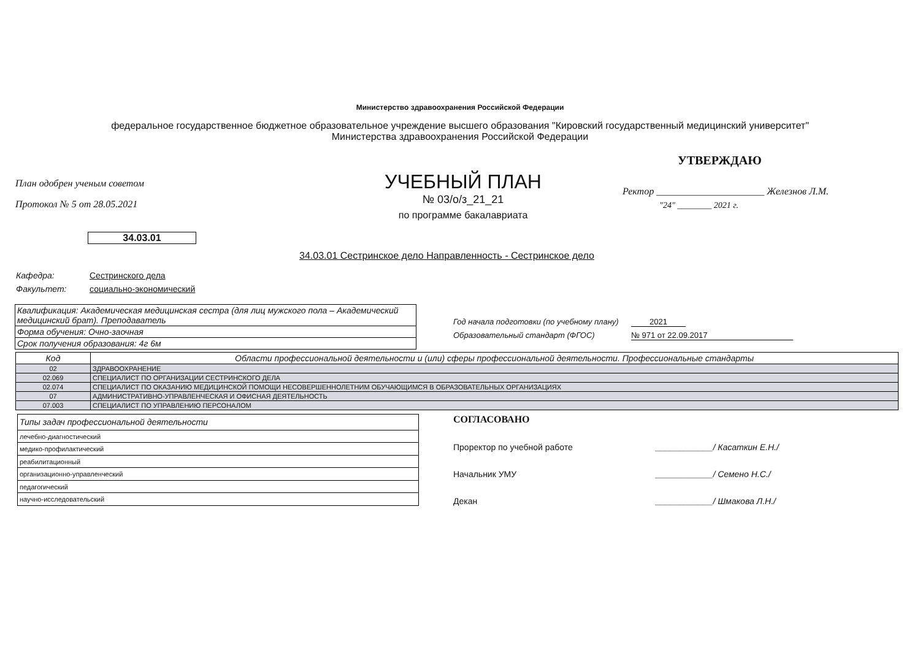Министерство здравоохранения Российской Федерации
федеральное государственное бюджетное образовательное учреждение высшего образования "Кировский государственный медицинский университет" Министерства здравоохранения Российской Федерации
План одобрен ученым советом
Протокол № 5 от 28.05.2021
34.03.01
УЧЕБНЫЙ ПЛАН
№ 03/о/з_21_21
по программе бакалавриата
УТВЕРЖДАЮ
Ректор ______________________ Железнов Л.М.
"24" ________ 2021 г.
34.03.01 Сестринское дело Направленность - Сестринское дело
Кафедра: Сестринского дела
Факультет: социально-экономический
| Квалификация: Академическая медицинская сестра (для лиц мужского пола – Академический медицинский брат). Преподаватель |
| Форма обучения: Очно-заочная |
| Срок получения образования: 4г 6м |
Год начала подготовки (по учебному плану) 2021
Образовательный стандарт (ФГОС) № 971 от 22.09.2017
| Код | Области профессиональной деятельности и (или) сферы профессиональной деятельности. Профессиональные стандарты |
| --- | --- |
| 02 | ЗДРАВООХРАНЕНИЕ |
| 02.069 | СПЕЦИАЛИСТ ПО ОРГАНИЗАЦИИ СЕСТРИНСКОГО ДЕЛА |
| 02.074 | СПЕЦИАЛИСТ ПО ОКАЗАНИЮ МЕДИЦИНСКОЙ ПОМОЩИ НЕСОВЕРШЕННОЛЕТНИМ ОБУЧАЮЩИМСЯ В ОБРАЗОВАТЕЛЬНЫХ ОРГАНИЗАЦИЯХ |
| 07 | АДМИНИСТРАТИВНО-УПРАВЛЕНЧЕСКАЯ И ОФИСНАЯ ДЕЯТЕЛЬНОСТЬ |
| 07.003 | СПЕЦИАЛИСТ ПО УПРАВЛЕНИЮ ПЕРСОНАЛОМ |
| Типы задач профессиональной деятельности |
| лечебно-диагностический |
| медико-профилактический |
| реабилитационный |
| организационно-управленческий |
| педагогический |
| научно-исследовательский |
СОГЛАСОВАНО
Проректор по учебной работе ____________/ Касаткин Е.Н./
Начальник УМУ ____________/ Семено Н.С./
Декан ____________/ Шмакова Л.Н./